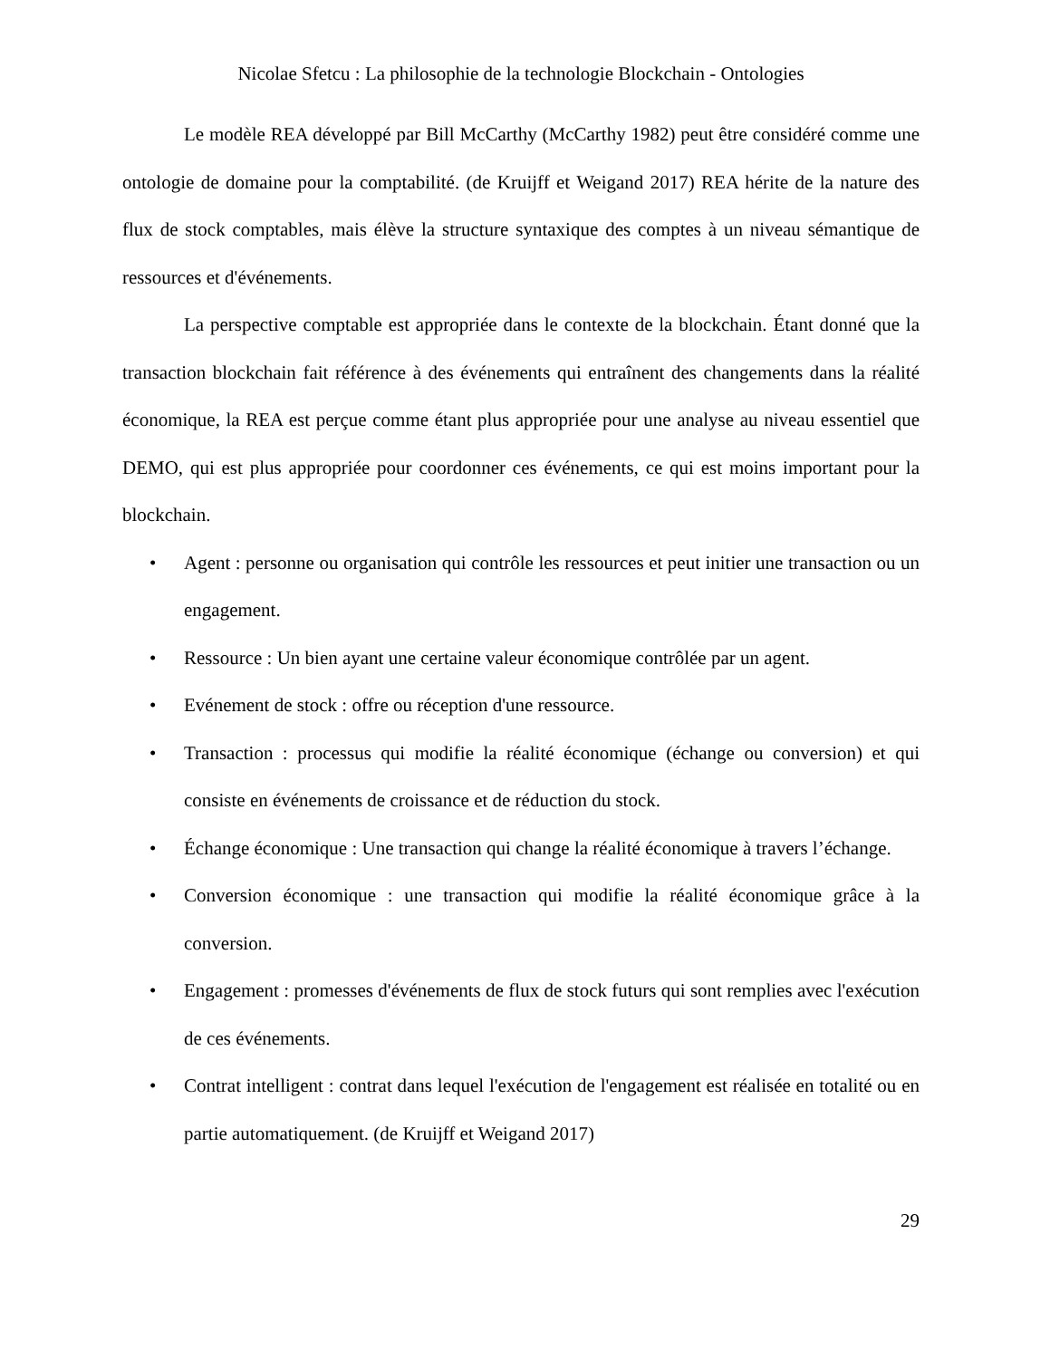Nicolae Sfetcu : La philosophie de la technologie Blockchain - Ontologies
Le modèle REA développé par Bill McCarthy (McCarthy 1982) peut être considéré comme une ontologie de domaine pour la comptabilité. (de Kruijff et Weigand 2017) REA hérite de la nature des flux de stock comptables, mais élève la structure syntaxique des comptes à un niveau sémantique de ressources et d'événements.
La perspective comptable est appropriée dans le contexte de la blockchain. Étant donné que la transaction blockchain fait référence à des événements qui entraînent des changements dans la réalité économique, la REA est perçue comme étant plus appropriée pour une analyse au niveau essentiel que DEMO, qui est plus appropriée pour coordonner ces événements, ce qui est moins important pour la blockchain.
• Agent : personne ou organisation qui contrôle les ressources et peut initier une transaction ou un engagement.
• Ressource : Un bien ayant une certaine valeur économique contrôlée par un agent.
• Evénement de stock : offre ou réception d'une ressource.
• Transaction : processus qui modifie la réalité économique (échange ou conversion) et qui consiste en événements de croissance et de réduction du stock.
• Échange économique : Une transaction qui change la réalité économique à travers l’échange.
• Conversion économique : une transaction qui modifie la réalité économique grâce à la conversion.
• Engagement : promesses d'événements de flux de stock futurs qui sont remplies avec l'exécution de ces événements.
• Contrat intelligent : contrat dans lequel l'exécution de l'engagement est réalisée en totalité ou en partie automatiquement. (de Kruijff et Weigand 2017)
29